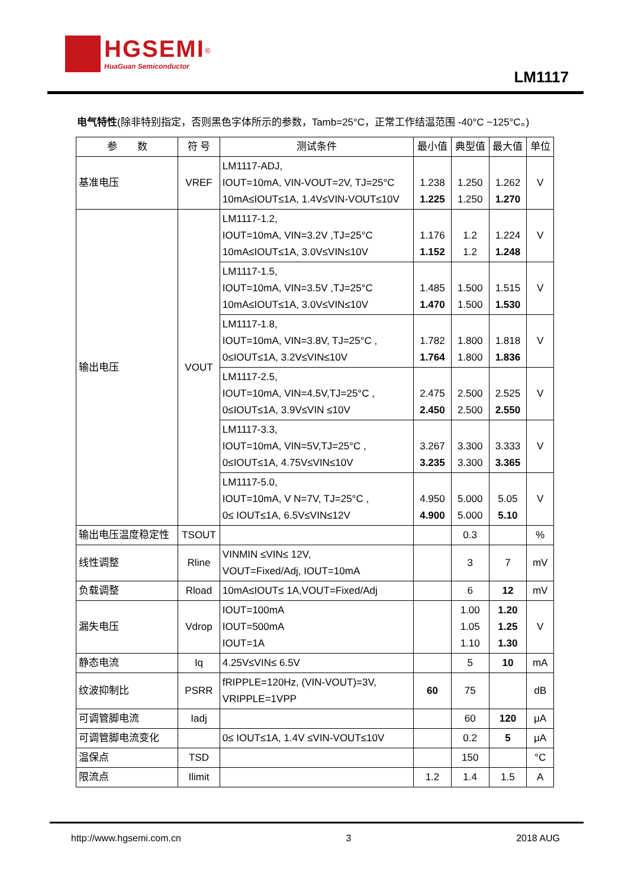HGSEMI<sup>®</sup> HuaGuan Semiconductor
LM1117
电气特性(除非特别指定，否则黑色字体所示的参数，Tamb=25°C，正常工作结温范围 -40°C ~125°C。)
| 参 数 | 符 号 | 测试条件 | 最小值 | 典型值 | 最大值 | 单位 |
| --- | --- | --- | --- | --- | --- | --- |
| 基准电压 | VREF | LM1117-ADJ, IOUT=10mA, VIN-VOUT=2V, TJ=25°C 10mA≤IOUT≤1A, 1.4V≤VIN-VOUT≤10V | 1.238 1.225 | 1.250 1.250 | 1.262 1.270 | V |
| 输出电压 | VOUT | LM1117-1.2, IOUT=10mA, VIN=3.2V ,TJ=25°C 10mA≤IOUT≤1A, 3.0V≤VIN≤10V | 1.176 1.152 | 1.2 1.2 | 1.224 1.248 | V |
| | | LM1117-1.5, IOUT=10mA, VIN=3.5V ,TJ=25°C 10mA≤IOUT≤1A, 3.0V≤VIN≤10V | 1.485 1.470 | 1.500 1.500 | 1.515 1.530 | V |
| | | LM1117-1.8, IOUT=10mA, VIN=3.8V, TJ=25°C , 0≤IOUT≤1A, 3.2V≤VIN≤10V | 1.782 1.764 | 1.800 1.800 | 1.818 1.836 | V |
| | | LM1117-2.5, IOUT=10mA, VIN=4.5V,TJ=25°C , 0≤IOUT≤1A, 3.9V≤VIN ≤10V | 2.475 2.450 | 2.500 2.500 | 2.525 2.550 | V |
| | | LM1117-3.3, IOUT=10mA, VIN=5V,TJ=25°C , 0≤IOUT≤1A, 4.75V≤VIN≤10V | 3.267 3.235 | 3.300 3.300 | 3.333 3.365 | V |
| | | LM1117-5.0, IOUT=10mA, V N=7V, TJ=25°C , 0≤ IOUT≤1A, 6.5V≤VIN≤12V | 4.950 4.900 | 5.000 5.000 | 5.05 5.10 | V |
| 输出电压温度稳定性 | TSOUT | | | 0.3 | | % |
| 线性调整 | Rline | VINMIN ≤VIN≤ 12V, VOUT=Fixed/Adj, IOUT=10mA | | 3 | 7 | mV |
| 负载调整 | Rload | 10mA≤IOUT≤ 1A,VOUT=Fixed/Adj | | 6 | 12 | mV |
| 漏失电压 | Vdrop | IOUT=100mA IOUT=500mA IOUT=1A | | 1.00 1.05 1.10 | 1.20 1.25 1.30 | V |
| 静态电流 | Iq | 4.25V≤VIN≤ 6.5V | | 5 | 10 | mA |
| 纹波抑制比 | PSRR | fRIPPLE=120Hz, (VIN-VOUT)=3V, VRIPPLE=1VPP | 60 | 75 | | dB |
| 可调管脚电流 | Iadj | | | 60 | 120 | μA |
| 可调管脚电流变化 | | 0≤ IOUT≤1A, 1.4V ≤VIN-VOUT≤10V | | 0.2 | 5 | μA |
| 温保点 | TSD | | | 150 | | °C |
| 限流点 | Ilimit | | 1.2 | 1.4 | 1.5 | A |
http://www.hgsemi.com.cn 3 2018 AUG